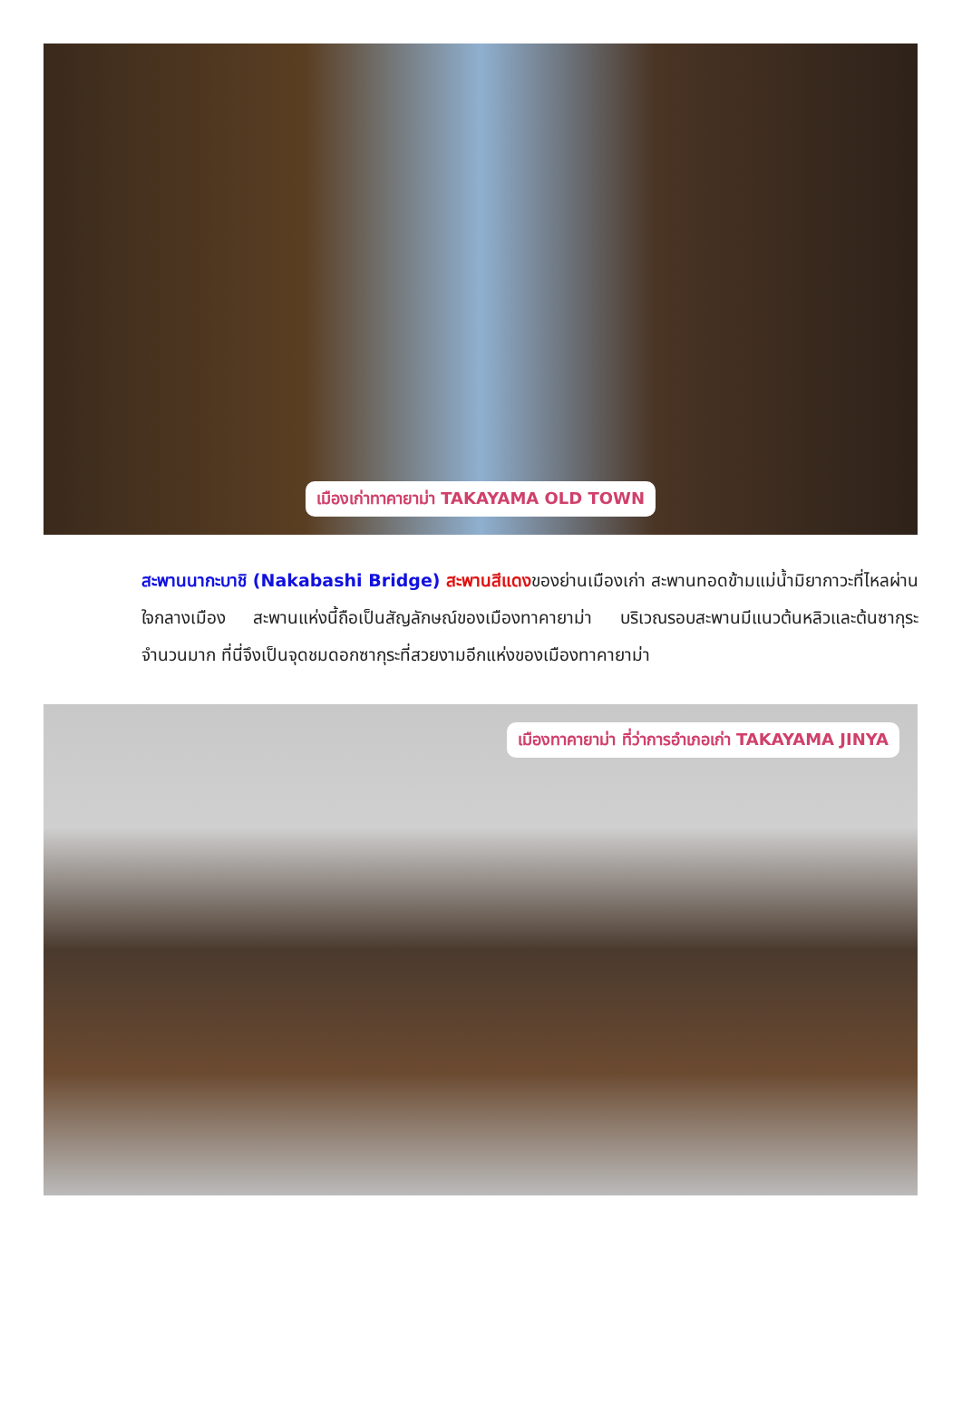เมืองเก่าทาคายาม่า TAKAYAMA OLD TOWN
สะพานนากะบาชิ (Nakabashi Bridge) สะพานสีแดงของย่านเมืองเก่า สะพานทอดข้ามแม่น้ำมิยากาวะที่ไหลผ่านใจกลางเมือง สะพานแห่งนี้ถือเป็นสัญลักษณ์ของเมืองทาคายาม่า บริเวณรอบสะพานมีแนวต้นหลิวและต้นซากุระจำนวนมาก ที่นี่จึงเป็นจุดชมดอกซากุระที่สวยงามอีกแห่งของเมืองทาคายาม่า
เมืองทาคายาม่า ที่ว่าการอำเภอเก่า TAKAYAMA JINYA